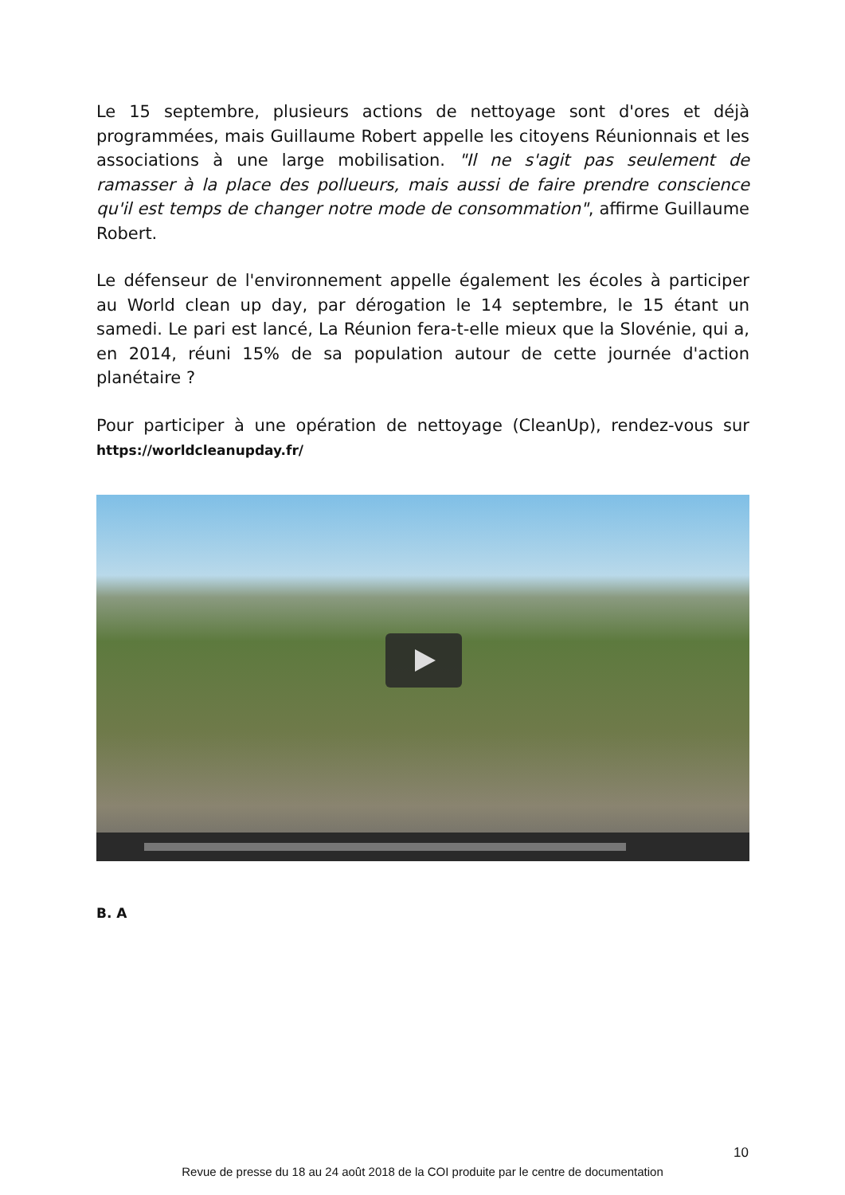Le 15 septembre, plusieurs actions de nettoyage sont d'ores et déjà programmées, mais Guillaume Robert appelle les citoyens Réunionnais et les associations à une large mobilisation. "Il ne s'agit pas seulement de ramasser à la place des pollueurs, mais aussi de faire prendre conscience qu'il est temps de changer notre mode de consommation", affirme Guillaume Robert.
Le défenseur de l'environnement appelle également les écoles à participer au World clean up day, par dérogation le 14 septembre, le 15 étant un samedi. Le pari est lancé, La Réunion fera-t-elle mieux que la Slovénie, qui a, en 2014, réuni 15% de sa population autour de cette journée d'action planétaire ?
Pour participer à une opération de nettoyage (CleanUp), rendez-vous sur https://worldcleanupday.fr/
B. A
10
Revue de presse du 18 au 24 août 2018 de la COI produite par le centre de documentation